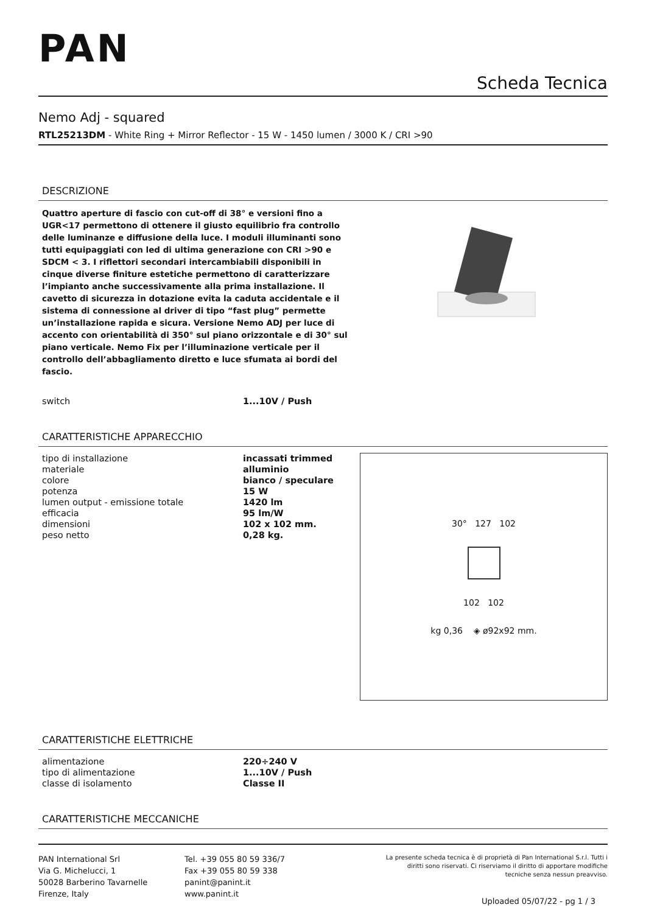PAN
Scheda Tecnica
Nemo Adj - squared
RTL25213DM - White Ring + Mirror Reflector - 15 W - 1450 lumen / 3000 K / CRI >90
DESCRIZIONE
Quattro aperture di fascio con cut-off di 38° e versioni fino a UGR<17 permettono di ottenere il giusto equilibrio fra controllo delle luminanze e diffusione della luce. I moduli illuminanti sono tutti equipaggiati con led di ultima generazione con CRI >90 e SDCM < 3. I riflettori secondari intercambiabili disponibili in cinque diverse finiture estetiche permettono di caratterizzare l’impianto anche successivamente alla prima installazione. Il cavetto di sicurezza in dotazione evita la caduta accidentale e il sistema di connessione al driver di tipo “fast plug” permette un’installazione rapida e sicura. Versione Nemo ADJ per luce di accento con orientabilità di 350° sul piano orizzontale e di 30° sul piano verticale. Nemo Fix per l’illuminazione verticale per il controllo dell’abbagliamento diretto e luce sfumata ai bordi del fascio.
| switch | 1...10V / Push |
CARATTERISTICHE APPARECCHIO
| tipo di installazione | incassati trimmed |
| materiale | alluminio |
| colore | bianco / speculare |
| potenza | 15 W |
| lumen output - emissione totale | 1420 lm |
| efficacia | 95 lm/W |
| dimensioni | 102 x 102 mm. |
| peso netto | 0,28 kg. |
30° 127 102
102 102
kg 0,36 ◈ ø92x92 mm.
CARATTERISTICHE ELETTRICHE
| alimentazione | 220÷240 V |
| tipo di alimentazione | 1...10V / Push |
| classe di isolamento | Classe II |
CARATTERISTICHE MECCANICHE
PAN International Srl
Via G. Michelucci, 1
50028 Barberino Tavarnelle
Firenze, Italy
Tel. +39 055 80 59 336/7
Fax +39 055 80 59 338
panint@panint.it
www.panint.it
La presente scheda tecnica è di proprietà di Pan International S.r.l. Tutti i diritti sono riservati. Ci riserviamo il diritto di apportare modifiche tecniche senza nessun preavviso.
Uploaded 05/07/22 - pg 1 / 3